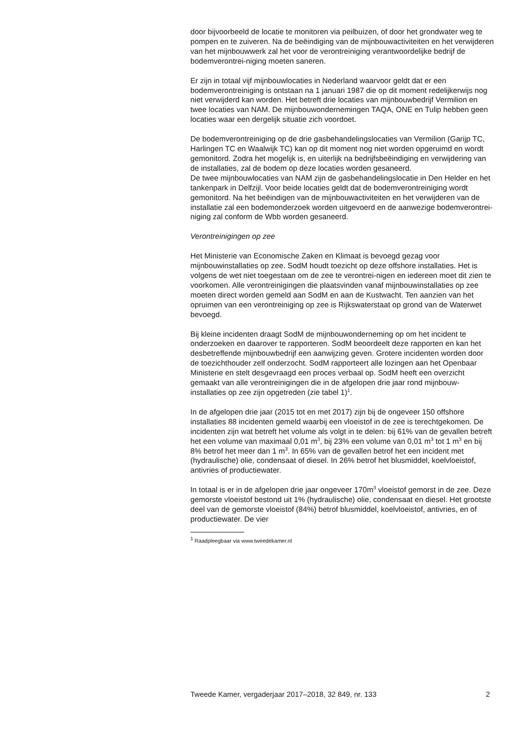door bijvoorbeeld de locatie te monitoren via peilbuizen, of door het grondwater weg te pompen en te zuiveren. Na de beëindiging van de mijnbouwactiviteiten en het verwijderen van het mijnbouwwerk zal het voor de verontreiniging verantwoordelijke bedrijf de bodemverontrei-niging moeten saneren.
Er zijn in totaal vijf mijnbouwlocaties in Nederland waarvoor geldt dat er een bodemverontreiniging is ontstaan na 1 januari 1987 die op dit moment redelijkerwijs nog niet verwijderd kan worden. Het betreft drie locaties van mijnbouwbedrijf Vermilion en twee locaties van NAM. De mijnbouwondernemingen TAQA, ONE en Tulip hebben geen locaties waar een dergelijk situatie zich voordoet.
De bodemverontreiniging op de drie gasbehandelingslocaties van Vermilion (Garijp TC, Harlingen TC en Waalwijk TC) kan op dit moment nog niet worden opgeruimd en wordt gemonitord. Zodra het mogelijk is, en uiterlijk na bedrijfsbeëindiging en verwijdering van de installaties, zal de bodem op deze locaties worden gesaneerd.
De twee mijnbouwlocaties van NAM zijn de gasbehandelingslocatie in Den Helder en het tankenpark in Delfzijl. Voor beide locaties geldt dat de bodemverontreiniging wordt gemonitord. Na het beëindigen van de mijnbouwactiviteiten en het verwijderen van de installatie zal een bodemonderzoek worden uitgevoerd en de aanwezige bodemverontrei-niging zal conform de Wbb worden gesaneerd.
Verontreinigingen op zee
Het Ministerie van Economische Zaken en Klimaat is bevoegd gezag voor mijnbouwinstallaties op zee. SodM houdt toezicht op deze offshore installaties. Het is volgens de wet niet toegestaan om de zee te verontrei-nigen en iedereen moet dit zien te voorkomen. Alle verontreinigingen die plaatsvinden vanaf mijnbouwinstallaties op zee moeten direct worden gemeld aan SodM en aan de Kustwacht. Ten aanzien van het opruimen van een verontreiniging op zee is Rijkswaterstaat op grond van de Waterwet bevoegd.
Bij kleine incidenten draagt SodM de mijnbouwonderneming op om het incident te onderzoeken en daarover te rapporteren. SodM beoordeelt deze rapporten en kan het desbetreffende mijnbouwbedrijf een aanwijzing geven. Grotere incidenten worden door de toezichthouder zelf onderzocht. SodM rapporteert alle lozingen aan het Openbaar Ministerie en stelt desgevraagd een proces verbaal op. SodM heeft een overzicht gemaakt van alle verontreinigingen die in de afgelopen drie jaar rond mijnbouw-installaties op zee zijn opgetreden (zie tabel 1)<sup>1</sup>.
In de afgelopen drie jaar (2015 tot en met 2017) zijn bij de ongeveer 150 offshore installaties 88 incidenten gemeld waarbij een vloeistof in de zee is terechtgekomen. De incidenten zijn wat betreft het volume als volgt in te delen: bij 61% van de gevallen betreft het een volume van maximaal 0,01 m<sup>3</sup>, bij 23% een volume van 0,01 m<sup>3</sup> tot 1 m<sup>3</sup> en bij 8% betrof het meer dan 1 m<sup>3</sup>. In 65% van de gevallen betrof het een incident met (hydraulische) olie, condensaat of diesel. In 26% betrof het blusmiddel, koelvloeistof, antivries of productiewater.
In totaal is er in de afgelopen drie jaar ongeveer 170m<sup>3</sup> vloeistof gemorst in de zee. Deze gemorste vloeistof bestond uit 1% (hydraulische) olie, condensaat en diesel. Het grootste deel van de gemorste vloeistof (84%) betrof blusmiddel, koelvloeistof, antivries, en of productiewater. De vier
<sup>1</sup> Raadpleegbaar via www.tweedekamer.nl
Tweede Kamer, vergaderjaar 2017–2018, 32 849, nr. 133 2